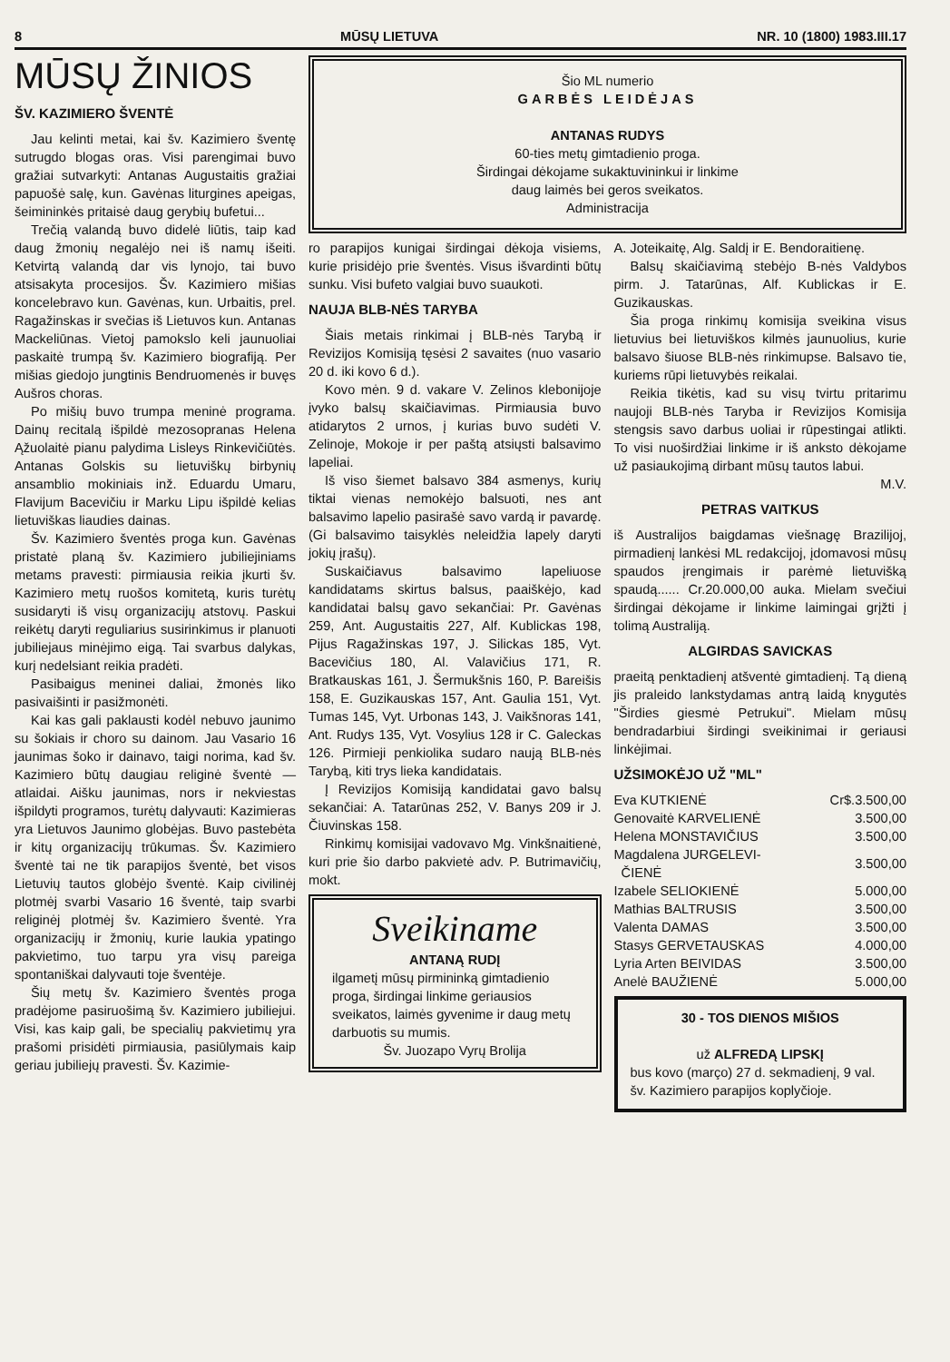8 MŪSŲ LIETUVA NR. 10 (1800) 1983.III.17
MŪSŲ ŽINIOS
ŠV. KAZIMIERO ŠVENTĖ
Jau kelinti metai, kai šv. Kazimiero šventę sutrugdo blogas oras. Visi parengimai buvo gražiai sutvarkyti: Antanas Augustaitis gražiai papuošė salę, kun. Gavėnas liturgines apeigas, šeimininkės pritaisė daug gerybių bufetui...
Trečią valandą buvo didelė liūtis, taip kad daug žmonių negalėjo nei iš namų išeiti. Ketvirtą valandą dar vis lynojo, tai buvo atsisakyta procesijos. Šv. Kazimiero mišias koncelebravo kun. Gavėnas, kun. Urbaitis, prel. Ragažinskas ir svečias iš Lietuvos kun. Antanas Mackeliūnas. Vietoj pamokslo keli jaunuoliai paskaitė trumpą šv. Kazimiero biografiją. Per mišias giedojo jungtinis Bendruomenės ir buvęs Aušros choras.
Po mišių buvo trumpa meninė programa. Dainų recitalą išpildė mezosopranas Helena Ąžuolaitė pianu palydima Lisleys Rinkevičiūtės. Antanas Golskis su lietuviškų birbynių ansamblio mokiniais inž. Eduardu Umaru, Flavijum Bacevičiu ir Marku Lipu išpildė kelias lietuviškas liaudies dainas.
Šv. Kazimiero šventės proga kun. Gavėnas pristatė planą šv. Kazimiero jubiliejiniams metams pravesti: pirmiausia reikia įkurti šv. Kazimiero metų ruošos komitetą, kuris turėtų susidaryti iš visų organizacijų atstovų. Paskui reikėtų daryti reguliarius susirinkimus ir planuoti jubiliejaus minėjimo eigą. Tai svarbus dalykas, kurį nedelsiant reikia pradėti.
Pasibaigus meninei daliai, žmonės liko pasivaišinti ir pasižmonėti.
Kai kas gali paklausti kodėl nebuvo jaunimo su šokiais ir choro su dainom. Jau Vasario 16 jaunimas šoko ir dainavo, taigi norima, kad šv. Kazimiero būtų daugiau religinė šventė — atlaidai. Aišku jaunimas, nors ir nekviestas išpildyti programos, turėtų dalyvauti: Kazimieras yra Lietuvos Jaunimo globėjas. Buvo pastebėta ir kitų organizacijų trūkumas. Šv. Kazimiero šventė tai ne tik parapijos šventė, bet visos Lietuvių tautos globėjo šventė. Kaip civilinėj plotmėj svarbi Vasario 16 šventė, taip svarbi religinėj plotmėj šv. Kazimiero šventė. Yra organizacijų ir žmonių, kurie laukia ypatingo pakvietimo, tuo tarpu yra visų pareiga spontaniškai dalyvauti toje šventėje.
Šių metų šv. Kazimiero šventės proga pradėjome pasiruošimą šv. Kazimiero jubiliejui. Visi, kas kaip gali, be specialių pakvietimų yra prašomi prisidėti pirmiausia, pasiūlymais kaip geriau jubiliejų pravesti. Šv. Kazimie-
Šio ML numerio
GARBĖS LEIDĖJAS
ANTANAS RUDYS
60-ties metų gimtadienio proga.
Širdingai dėkojame sukaktuvininkui ir linkime
daug laimės bei geros sveikatos.
Administracija
ro parapijos kunigai širdingai dėkoja visiems, kurie prisidėjo prie šventės. Visus išvardinti būtų sunku. Visi bufeto valgiai buvo suaukoti.
NAUJA BLB-NĖS TARYBA
Šiais metais rinkimai į BLB-nės Tarybą ir Revizijos Komisiją tęsėsi 2 savaites (nuo vasario 20 d. iki kovo 6 d.).
Kovo mėn. 9 d. vakare V. Zelinos klebonijoje įvyko balsų skaičiavimas. Pirmiausia buvo atidarytos 2 urnos, į kurias buvo sudėti V. Zelinoje, Mokoje ir per paštą atsiųsti balsavimo lapeliai.
Iš viso šiemet balsavo 384 asmenys, kurių tiktai vienas nemokėjo balsuoti, nes ant balsavimo lapelio pasirašė savo vardą ir pavardę. (Gi balsavimo taisyklės neleidžia lapely daryti jokių įrašų).
Suskaičiavus balsavimo lapeliuose kandidatams skirtus balsus, paaiškėjo, kad kandidatai balsų gavo sekančiai: Pr. Gavėnas 259, Ant. Augustaitis 227, Alf. Kublickas 198, Pijus Ragažinskas 197, J. Silickas 185, Vyt. Bacevičius 180, Al. Valavičius 171, R. Bratkauskas 161, J. Šermukšnis 160, P. Bareišis 158, E. Guzikauskas 157, Ant. Gaulia 151, Vyt. Tumas 145, Vyt. Urbonas 143, J. Vaikšnoras 141, Ant. Rudys 135, Vyt. Vosylius 128 ir C. Galeckas 126. Pirmieji penkiolika sudaro naują BLB-nės Tarybą, kiti trys lieka kandidatais.
Į Revizijos Komisiją kandidatai gavo balsų sekančiai: A. Tatarūnas 252, V. Banys 209 ir J. Čiuvinskas 158.
Rinkimų komisijai vadovavo Mg. Vinkšnaitienė, kuri prie šio darbo pakvietė adv. P. Butrimavičių, mokt.
Sveikiname
ANTANĄ RUDĮ
ilgametį mūsų pirmininką gimtadienio proga, širdingai linkime geriausios sveikatos, laimės gyvenime ir daug metų darbuotis su mumis.
Šv. Juozapo Vyrų Brolija
A. Joteikaitę, Alg. Saldį ir E. Bendoraitienę.
Balsų skaičiavimą stebėjo B-nės Valdybos pirm. J. Tatarūnas, Alf. Kublickas ir E. Guzikauskas.
Šia proga rinkimų komisija sveikina visus lietuvius bei lietuviškos kilmės jaunuolius, kurie balsavo šiuose BLB-nės rinkimupse. Balsavo tie, kuriems rūpi lietuvybės reikalai.
Reikia tikėtis, kad su visų tvirtu pritarimu naujoji BLB-nės Taryba ir Revizijos Komisija stengsis savo darbus uoliai ir rūpestingai atlikti. To visi nuoširdžiai linkime ir iš anksto dėkojame už pasiaukojimą dirbant mūsų tautos labui.
M.V.
PETRAS VAITKUS
iš Australijos baigdamas viešnagę Brazilijoj, pirmadienį lankėsi ML redakcijoj, įdomavosi mūsų spaudos įrengimais ir parėmė lietuvišką spaudą...... Cr.20.000,00 auka. Mielam svečiui širdingai dėkojame ir linkime laimingai grįžti į tolimą Australiją.
ALGIRDAS SAVICKAS
praeitą penktadienį atšventė gimtadienį. Tą dieną jis praleido lankstydamas antrą laidą knygutės "Širdies giesmė Petrukui". Mielam mūsų bendradarbiui širdingi sveikinimai ir geriausi linkėjimai.
UŽSIMOKĖJO UŽ "ML"
| Eva KUTKIENĖ | Cr$.3.500,00 |
| Genovaitė KARVELIENĖ | 3.500,00 |
| Helena MONSTAVIČIUS | 3.500,00 |
| Magdalena JURGELEVI- ČIENĖ | 3.500,00 |
| Izabele SELIOKIENĖ | 5.000,00 |
| Mathias BALTRUSIS | 3.500,00 |
| Valenta DAMAS | 3.500,00 |
| Stasys GERVETAUSKAS | 4.000,00 |
| Lyria Arten BEIVIDAS | 3.500,00 |
| Anelė BAUŽIENĖ | 5.000,00 |
30 - TOS DIENOS MIŠIOS
už ALFREDĄ LIPSKĮ
bus kovo (março) 27 d. sekmadienį, 9 val. šv. Kazimiero parapijos koplyčioje.